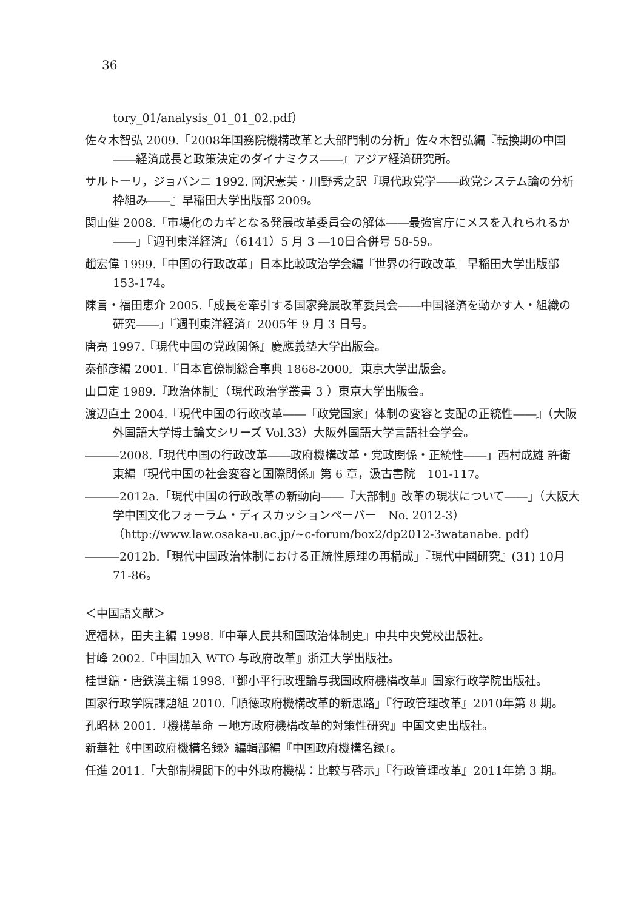36
tory_01/analysis_01_01_02.pdf）
佐々木智弘 2009.「2008年国務院機構改革と大部門制の分析」佐々木智弘編『転換期の中国――経済成長と政策決定のダイナミクス――』アジア経済研究所。
サルトーリ，ジョバンニ 1992. 岡沢憲芙・川野秀之訳『現代政党学――政党システム論の分析枠組み――』早稲田大学出版部 2009。
関山健 2008.「市場化のカギとなる発展改革委員会の解体――最強官庁にメスを入れられるか――」『週刊東洋経済』（6141）5 月 3 ―10日合併号 58-59。
趙宏偉 1999.「中国の行政改革」日本比較政治学会編『世界の行政改革』早稲田大学出版部　153-174。
陳言・福田恵介 2005.「成長を牽引する国家発展改革委員会――中国経済を動かす人・組織の研究――」『週刊東洋経済』2005年 9 月 3 日号。
唐亮 1997.『現代中国の党政関係』慶應義塾大学出版会。
秦郁彦編 2001.『日本官僚制総合事典 1868-2000』東京大学出版会。
山口定 1989.『政治体制』（現代政治学叢書 3 ）東京大学出版会。
渡辺直土 2004.『現代中国の行政改革――「政党国家」体制の変容と支配の正統性――』（大阪外国語大学博士論文シリーズ Vol.33）大阪外国語大学言語社会学会。
―――2008.「現代中国の行政改革――政府機構改革・党政関係・正統性――」西村成雄 許衛東編『現代中国の社会変容と国際関係』第 6 章，汲古書院　101-117。
―――2012a.「現代中国の行政改革の新動向――『大部制』改革の現状について――」（大阪大学中国文化フォーラム・ディスカッションペーパー　No. 2012-3）（http://www.law.osaka-u.ac.jp/~c-forum/box2/dp2012-3watanabe. pdf）
―――2012b.「現代中国政治体制における正統性原理の再構成」『現代中國研究』(31) 10月　71-86。
＜中国語文献＞
遅福林，田夫主編 1998.『中華人民共和国政治体制史』中共中央党校出版社。
甘峰 2002.『中国加入 WTO 与政府改革』浙江大学出版社。
桂世鏞・唐鉄漢主編 1998.『鄧小平行政理論与我国政府機構改革』国家行政学院出版社。
国家行政学院課題組 2010.「順徳政府機構改革的新思路」『行政管理改革』2010年第 8 期。
孔昭林 2001.『機構革命 －地方政府機構改革的対策性研究』中国文史出版社。
新華社《中国政府機構名録》編輯部編『中国政府機構名録』。
任進 2011.「大部制視閾下的中外政府機構：比較与啓示」『行政管理改革』2011年第 3 期。